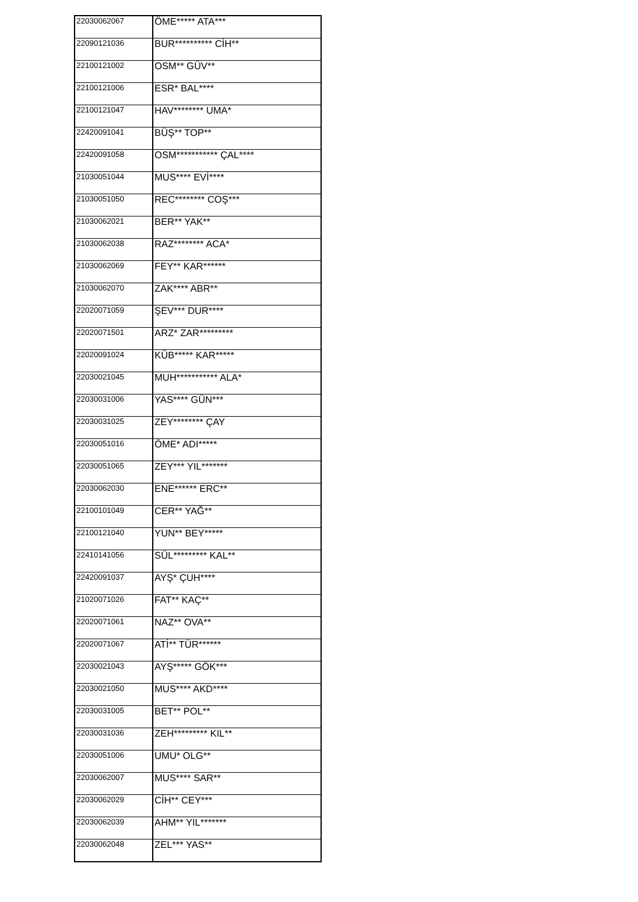| 22030062067 | ÖME***** ATA*** |
| 22090121036 | BUR********** CİH** |
| 22100121002 | OSM** GÜV** |
| 22100121006 | ESR* BAL**** |
| 22100121047 | HAV******** UMA* |
| 22420091041 | BÜŞ** TOP** |
| 22420091058 | OSM*********** ÇAL**** |
| 21030051044 | MUS**** EVİ**** |
| 21030051050 | REC******** COŞ*** |
| 21030062021 | BER** YAK** |
| 21030062038 | RAZ******** ACA* |
| 21030062069 | FEY** KAR****** |
| 21030062070 | ZAK**** ABR** |
| 22020071059 | ŞEV*** DUR**** |
| 22020071501 | ARZ* ZAR********* |
| 22020091024 | KÜB***** KAR***** |
| 22030021045 | MUH*********** ALA* |
| 22030031006 | YAS**** GÜN*** |
| 22030031025 | ZEY******** ÇAY |
| 22030051016 | ÖME* ADI***** |
| 22030051065 | ZEY*** YIL******* |
| 22030062030 | ENE****** ERC** |
| 22100101049 | CER** YAĞ** |
| 22100121040 | YUN** BEY***** |
| 22410141056 | SÜL********* KAL** |
| 22420091037 | AYŞ* ÇUH**** |
| 21020071026 | FAT** KAÇ** |
| 22020071061 | NAZ** OVA** |
| 22020071067 | ATİ** TÜR****** |
| 22030021043 | AYŞ***** GÖK*** |
| 22030021050 | MUS**** AKD**** |
| 22030031005 | BET** POL** |
| 22030031036 | ZEH********* KIL** |
| 22030051006 | UMU* OLG** |
| 22030062007 | MUS**** SAR** |
| 22030062029 | CİH** CEY*** |
| 22030062039 | AHM** YIL******* |
| 22030062048 | ZEL*** YAS** |